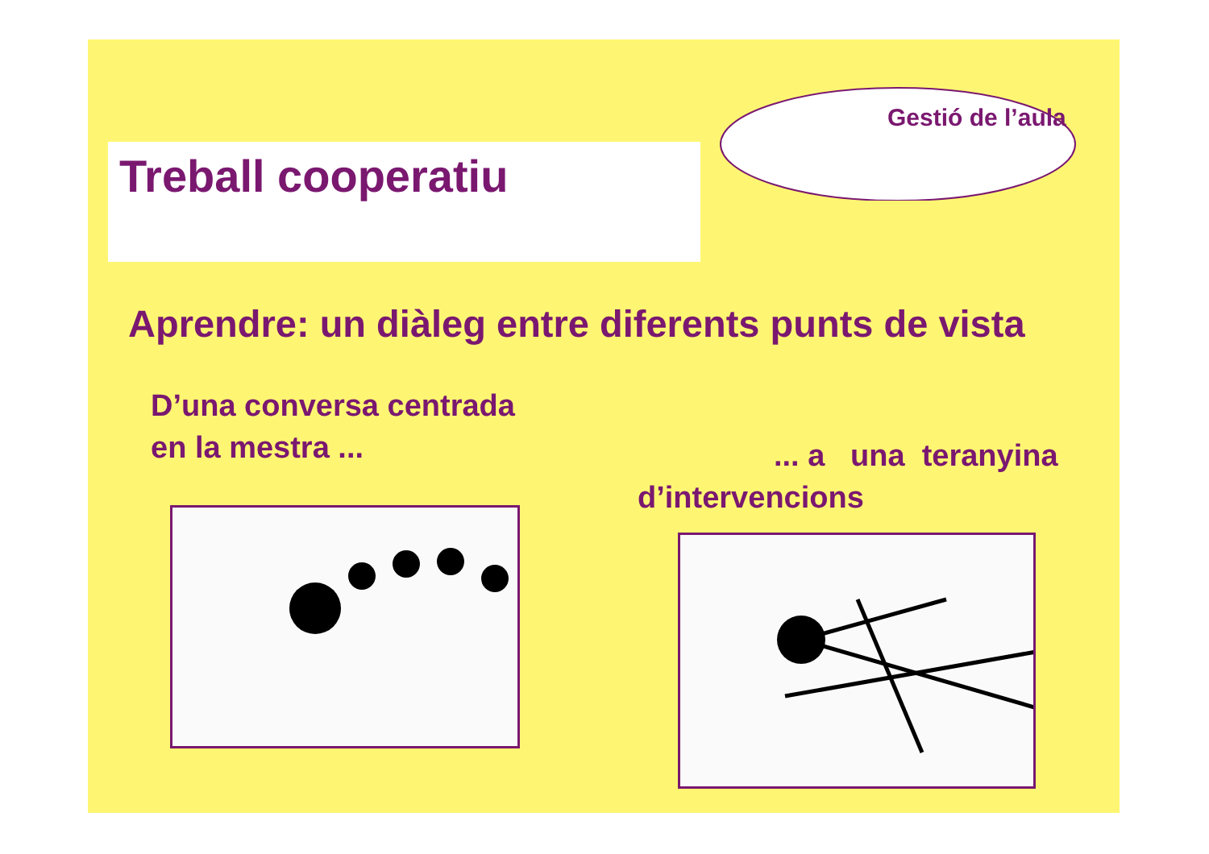Treball cooperatiu
Gestió de l’aula
Aprendre: un diàleg entre diferents punts de vista
D’una conversa centrada
en la mestra ...
... a una teranyina
d’intervencions